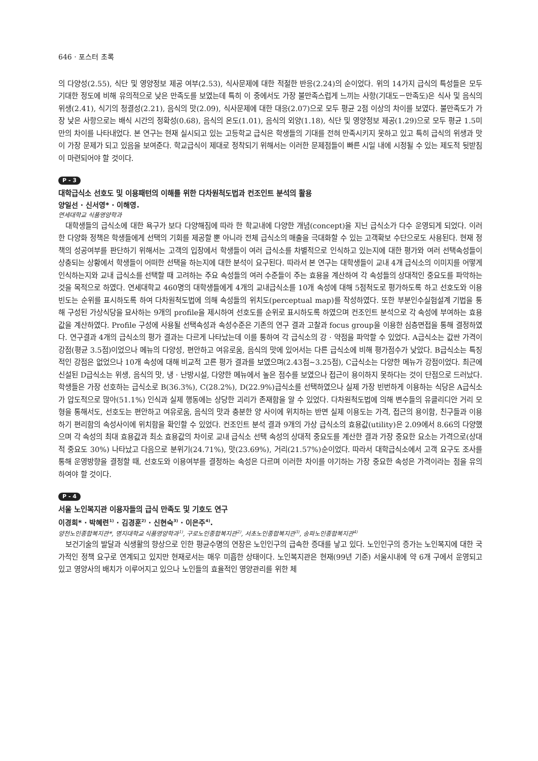646 · 포스터 초록
의 다양성(2.55), 식단 및 영양정보 제공 여부(2.53), 식사문제에 대한 적절한 반응(2.24)의 순이었다. 위의 14가지 급식의 특성들은 모두 기대한 정도에 비해 유의적으로 낮은 만족도를 보였는데 특히 이 중에서도 가장 불만족스럽게 느끼는 사항(기대도－만족도)은 식사 및 음식의 위생(2.41), 식기의 청결성(2.21), 음식의 맛(2.09), 식사문제에 대한 대응(2.07)으로 모두 평균 2점 이상의 차이를 보였다. 불만족도가 가장 낮은 사항으로는 배식 시간의 정확성(0.68), 음식의 온도(1.01), 음식의 외양(1.18), 식단 및 영양정보 제공(1.29)으로 모두 평균 1.5미만의 차이를 나타내었다. 본 연구는 현재 실시되고 있는 고등학교 급식은 학생들의 기대를 전혀 만족시키지 못하고 있고 특히 급식의 위생과 맛이 가장 문제가 되고 있음을 보여준다. 학교급식이 제대로 정착되기 위해서는 이러한 문제점들이 빠른 시일 내에 시정될 수 있는 제도적 뒷받침이 마련되어야 할 것이다.
P - 3
대학급식소 선호도 및 이용패턴의 이해를 위한 다차원척도법과 컨조인트 분석의 활용
양일선 · 신서영* · 이해영.
연세대학교 식품영양학과
대학생들의 급식소에 대한 욕구가 보다 다양해짐에 따라 한 학교내에 다양한 개념(concept)을 지닌 급식소가 다수 운영되게 되었다. 이러한 다양화 정책은 학생들에게 선택의 기회를 제공할 뿐 아니라 전체 급식소의 매출을 극대화할 수 있는 고객확보 수단으로도 사용된다. 현재 정책의 성공여부를 판단하기 위해서는 고객의 입장에서 학생들이 여러 급식소를 차별적으로 인식하고 있는지에 대한 평가와 여러 선택속성들이 상충되는 상황에서 학생들이 어떠한 선택을 하는지에 대한 분석이 요구된다. 따라서 본 연구는 대학생들이 교내 4개 급식소의 이미지를 어떻게 인식하는지와 교내 급식소를 선택할 때 고려하는 주요 속성들의 여러 수준들이 주는 효용을 계산하여 각 속성들의 상대적인 중요도를 파악하는 것을 목적으로 하였다. 연세대학교 460명의 대학생들에게 4개의 교내급식소를 10개 속성에 대해 5점척도로 평가하도록 하고 선호도와 이용빈도는 순위를 표시하도록 하여 다차원척도법에 의해 속성들의 위치도(perceptual map)를 작성하였다. 또한 부분인수실험설계 기법을 통해 구성된 가상식당을 묘사하는 9개의 profile을 제시하여 선호도를 순위로 표시하도록 하였으며 컨조인트 분석으로 각 속성에 부여하는 효용값을 계산하였다. Profile 구성에 사용될 선택속성과 속성수준은 기존의 연구 결과 고찰과 focus group을 이용한 심층면접을 통해 결정하였다. 연구결과 4개의 급식소의 평가 결과는 다르게 나타났는데 이를 통하여 각 급식소의 강 · 약점을 파악할 수 있었다. A급식소는 값싼 가격이 강점(평균 3.5점)이었으나 메뉴의 다양성, 편안하고 여유로움, 음식의 맛에 있어서는 다른 급식소에 비해 평가점수가 낮았다. B급식소는 특징적인 강점은 없었으나 10개 속성에 대해 비교적 고른 평가 결과를 보였으며(2.43점~3.25점), C급식소는 다양한 메뉴가 강점이었다. 최근에 신설된 D급식소는 위생, 음식의 맛, 냉 · 난방시설, 다양한 메뉴에서 높은 점수를 보였으나 접근이 용이하지 못하다는 것이 단점으로 드러났다. 학생들은 가장 선호하는 급식소로 B(36.3%), C(28.2%), D(22.9%)급식소를 선택하였으나 실제 가장 빈번하게 이용하는 식당은 A급식소가 압도적으로 많아(51.1%) 인식과 실제 행동에는 상당한 괴리가 존재함을 알 수 있었다. 다차원척도법에 의해 변수들의 유클리디안 거리 모형을 통해서도, 선호도는 편안하고 여유로움, 음식의 맛과 충분한 양 사이에 위치하는 반면 실제 이용도는 가격, 접근의 용이함, 친구들과 이용하기 편리함의 속성사이에 위치함을 확인할 수 있었다. 컨조인트 분석 결과 9개의 가상 급식소의 효용값(utility)은 2.09에서 8.66의 다양했으며 각 속성의 최대 효용값과 최소 효용값의 차이로 교내 급식소 선택 속성의 상대적 중요도를 계산한 결과 가장 중요한 요소는 가격으로(상대적 중요도 30%) 나타났고 다음으로 분위기(24.71%), 맛(23.69%), 거리(21.57%)순이었다. 따라서 대학급식소에서 고객 요구도 조사를 통해 운영방향을 결정할 때, 선호도와 이용여부를 결정하는 속성은 다르며 이러한 차이를 야기하는 가장 중요한 속성은 가격이라는 점을 유의하여야 할 것이다.
P - 4
서울 노인복지관 이용자들의 급식 만족도 및 기호도 연구
이경희* · 박혜련<sup>1)</sup> · 김경훈<sup>2)</sup> · 신현숙<sup>3)</sup> · 이은주<sup>4)</sup>.
양천노인종합복지관*, 명지대학교 식품영양학과<sup>1)</sup>, 구로노인종합복지관<sup>2)</sup>, 서초노인종합복지관<sup>3)</sup>, 송파노인종합복지관<sup>4)</sup>
보건기술의 발달과 식생활의 향상으로 인한 평균수명의 연장은 노인인구의 급속한 증대를 낳고 있다. 노인인구의 증가는 노인복지에 대한 국가적인 정책 요구로 연계되고 있지만 현재로서는 매우 미흡한 상태이다. 노인복지관은 현재(99년 기준) 서울시내에 약 6개 구에서 운영되고 있고 영양사의 배치가 이루어지고 있으나 노인들의 효율적인 영양관리를 위한 체